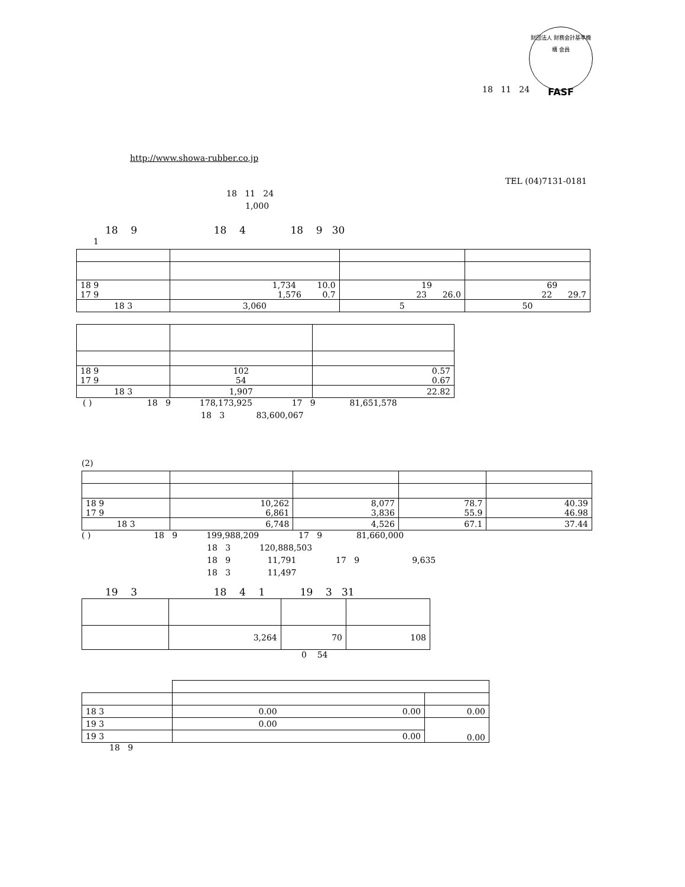財団法人 財務会計基準機構 会員
FASF
18 11 24
http://www.showa-rubber.co.jp
TEL (04)7131-0181
18 11 24
1,000
18 9 18 4 18 9 30
1
| 18 9 17 9 | 1,734 10.0 1,576 0.7 | 19 23 26.0 | 69 22 29.7 |
| 18 3 | 3,060 | 5 | 50 |
| 18 9 17 9 | 102 54 | 0.57 0.67 |
| 18 3 | 1,907 | 22.82 |
( ) 18 9 178,173,925 17 9 81,651,578
18 3 83,600,067
(2)
| 18 9 17 9 | 10,262 6,861 | 8,077 3,836 | 78.7 55.9 | 40.39 46.98 |
| 18 3 | 6,748 | 4,526 | 67.1 | 37.44 |
( ) 18 9 199,988,209 17 9 81,660,000
18 3 120,888,503
18 9 11,791 17 9 9,635
18 3 11,497
19 3 18 4 1 19 3 31
| | 3,264 | 70 | 108 |
0 54
| 18 3 | 0.00 0.00 | 0.00 |
| 19 3 | 0.00 | 0.00 |
| 19 3 | 0.00 | |
18 9